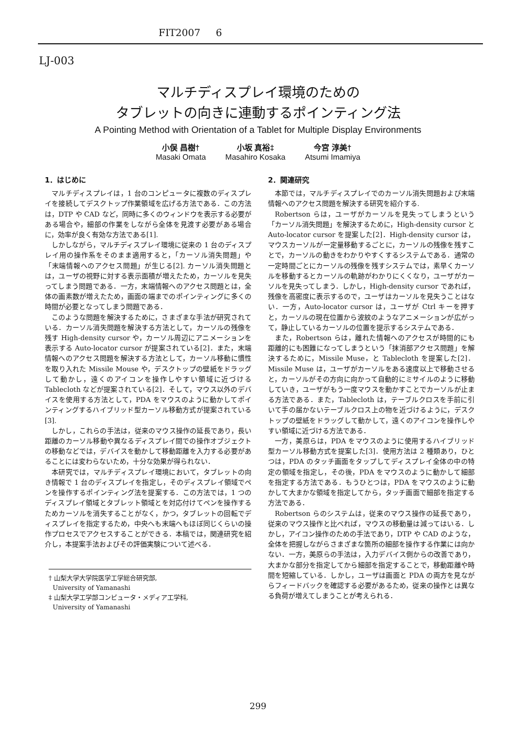FIT2007 6
LJ-003
マルチディスプレイ環境のための
タブレットの向きに連動するポインティング法
A Pointing Method with Orientation of a Tablet for Multiple Display Environments
小俣 昌樹†
Masaki Omata
小坂 真裕‡
Masahiro Kosaka
今宮 淳美†
Atsumi Imamiya
1．はじめに
マルチディスプレイは，1 台のコンピュータに複数のディスプレイを接続してデスクトップ作業領域を広げる方法である．この方法は，DTP や CAD など，同時に多くのウィンドウを表示する必要がある場合や，細部の作業をしながら全体を見渡す必要がある場合に，効率が良く有効な方法である[1].
しかしながら，マルチディスプレイ環境に従来の 1 台のディスプレイ用の操作系をそのまま適用すると，「カーソル消失問題」や「末端情報へのアクセス問題」が生じる[2]. カーソル消失問題とは，ユーザの視野に対する表示面積が増えたため，カーソルを見失ってしまう問題である．一方，末端情報へのアクセス問題とは，全体の画素数が増えたため，画面の端までのポインティングに多くの時間が必要となってしまう問題である．
このような問題を解決するために，さまざまな手法が研究されている．カーソル消失問題を解決する方法として，カーソルの残像を残す High-density cursor や，カーソル周辺にアニメーションを表示する Auto-locator cursor が提案されている[2]．また，末端情報へのアクセス問題を解決する方法として，カーソル移動に慣性を取り入れた Missile Mouse や，デスクトップの壁紙をドラッグして動かし，遠くのアイコンを操作しやすい領域に近づける Tablecloth などが提案されている[2]．そして，マウス以外のデバイスを使用する方法として，PDA をマウスのように動かしてポインティングするハイブリッド型カーソル移動方式が提案されている[3].
しかし，これらの手法は，従来のマウス操作の延長であり，長い距離のカーソル移動や異なるディスプレイ間での操作オブジェクトの移動などでは，デバイスを動かして移動距離を入力する必要があることには変わらないため，十分な効果が得られない．
本研究では，マルチディスプレイ環境において，タブレットの向き情報で 1 台のディスプレイを指定し，そのディスプレイ領域でペンを操作するポインティング法を提案する．この方法では，1 つのディスプレイ領域とタブレット領域とを対応付けてペンを操作するためカーソルを消失することがなく，かつ，タブレットの回転でディスプレイを指定するため，中央へも末端へもほぼ同じくらいの操作プロセスでアクセスすることができる．本稿では，関連研究を紹介し，本提案手法およびその評価実験について述べる．
† 山梨大学大学院医学工学総合研究部,
University of Yamanashi
‡ 山梨大学工学部コンピュータ・メディア工学科,
University of Yamanashi
2．関連研究
本節では，マルチディスプレイでのカーソル消失問題および末端情報へのアクセス問題を解決する研究を紹介する.
Robertson らは，ユーザがカーソルを見失ってしまうという「カーソル消失問題」を解決するために，High-density cursor と Auto-locator cursor を提案した[2]．High-density cursor は，マウスカーソルが一定量移動するごとに，カーソルの残像を残すことで，カーソルの動きをわかりやすくするシステムである．通常の一定時間ごとにカーソルの残像を残すシステムでは，素早くカーソルを移動するとカーソルの軌跡がわかりにくくなり，ユーザがカーソルを見失ってしまう．しかし，High-density cursor であれば，残像を高密度に表示するので，ユーザはカーソルを見失うことはない．一方，Auto-locator cursor は，ユーザが Ctrl キーを押すと，カーソルの現在位置から波紋のようなアニメーションが広がって，静止しているカーソルの位置を提示するシステムである．
また，Robertson らは，離れた情報へのアクセスが時間的にも距離的にも困難になってしまうという「抹消部アクセス問題」を解決するために，Missile Muse，と Tablecloth を提案した[2]．Missile Muse は，ユーザがカーソルをある速度以上で移動させると，カーソルがその方向に向かって自動的にミサイルのように移動していき，ユーザがもう一度マウスを動かすことでカーソルが止まる方法である．また，Tablecloth は，テーブルクロスを手前に引いて手の届かないテーブルクロス上の物を近づけるように，デスクトップの壁紙をドラッグして動かして，遠くのアイコンを操作しやすい領域に近づける方法である．
一方，美原らは，PDA をマウスのように使用するハイブリッド型カーソル移動方式を提案した[3]．使用方法は 2 種類あり，ひとつは，PDA のタッチ画面をタップしてディスプレイ全体の中の特定の領域を指定し，その後，PDA をマウスのように動かして細部を指定する方法である．もうひとつは，PDA をマウスのように動かして大まかな領域を指定してから，タッチ画面で細部を指定する方法である．
Robertson らのシステムは，従来のマウス操作の延長であり，従来のマウス操作と比べれば，マウスの移動量は減ってはいる．しかし，アイコン操作のための手法であり，DTP や CAD のような，全体を把握しながらさまざまな箇所の細部を操作する作業には向かない．一方，美原らの手法は，入力デバイス側からの改善であり，大まかな部分を指定してから細部を指定することで，移動距離や時間を短縮している．しかし，ユーザは画面と PDA の両方を見ながらフィードバックを確認する必要があるため，従来の操作とは異なる負荷が増えてしまうことが考えられる．
299